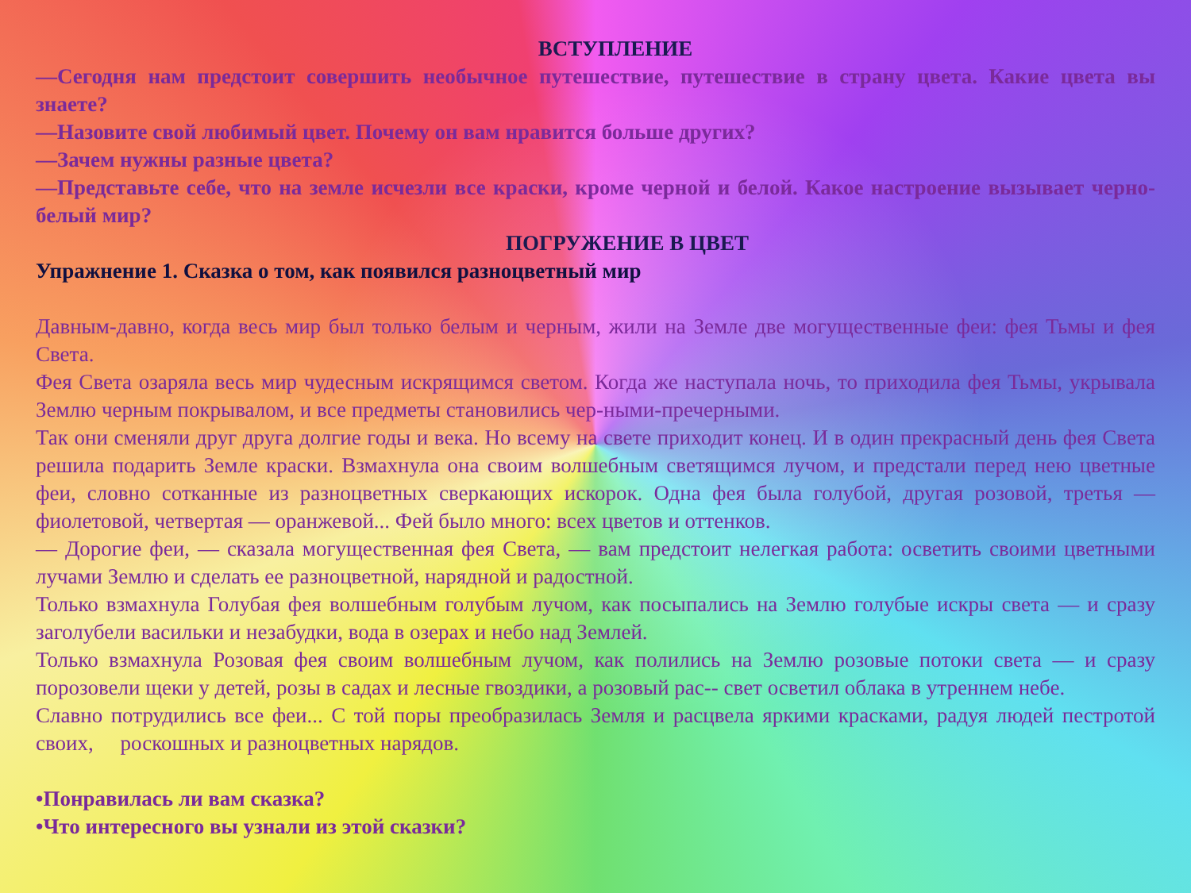ВСТУПЛЕНИЕ
—Сегодня нам предстоит совершить необычное путешествие, путешествие в страну цвета. Какие цвета вы знаете?
—Назовите свой любимый цвет. Почему он вам нравится больше других?
—Зачем нужны разные цвета?
—Представьте себе, что на земле исчезли все краски, кроме черной и белой. Какое настроение вызывает черно-белый мир?
ПОГРУЖЕНИЕ В ЦВЕТ
Упражнение 1. Сказка о том, как появился разноцветный мир
Давным-давно, когда весь мир был только белым и черным, жили на Земле две могущественные феи: фея Тьмы и фея Света.
Фея Света озаряла весь мир чудесным искрящимся светом. Когда же наступала ночь, то приходила фея Тьмы, укрывала Землю черным покрывалом, и все предметы становились чер-ными-пречерными.
Так они сменяли друг друга долгие годы и века. Но всему на свете приходит конец. И в один прекрасный день фея Света решила подарить Земле краски. Взмахнула она своим волшебным светящимся лучом, и предстали перед нею цветные феи, словно сотканные из разноцветных сверкающих искорок. Одна фея была голубой, другая розовой, третья — фиолетовой, четвертая — оранжевой... Фей было много: всех цветов и оттенков.
— Дорогие феи, — сказала могущественная фея Света, — вам предстоит нелегкая работа: осветить своими цветными лучами Землю и сделать ее разноцветной, нарядной и радостной.
Только взмахнула Голубая фея волшебным голубым лучом, как посыпались на Землю голубые искры света — и сразу заголубели васильки и незабудки, вода в озерах и небо над Землей.
Только взмахнула Розовая фея своим волшебным лучом, как полились на Землю розовые потоки света — и сразу порозовели щеки у детей, розы в садах и лесные гвоздики, а розовый рас-- свет осветил облака в утреннем небе.
Славно потрудились все феи... С той поры преобразилась Земля и расцвела яркими красками, радуя людей пестротой своих, роскошных и разноцветных нарядов.
•Понравилась ли вам сказка?
•Что интересного вы узнали из этой сказки?